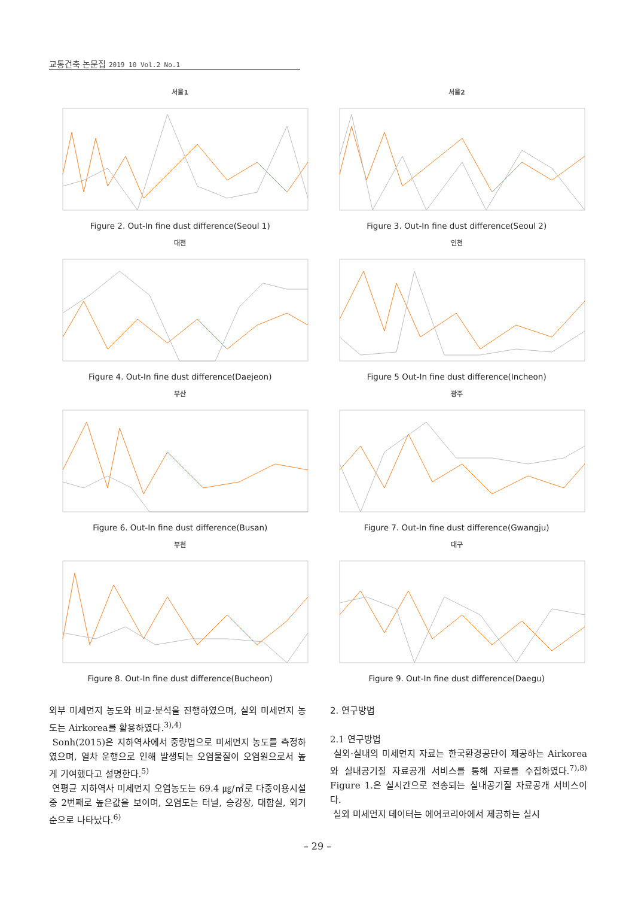교통건축 논문집 2019 10 Vol.2 No.1
서울1
Figure 2. Out-In fine dust difference(Seoul 1)
서울2
Figure 3. Out-In fine dust difference(Seoul 2)
대전
Figure 4. Out-In fine dust difference(Daejeon)
인천
Figure 5 Out-In fine dust difference(Incheon)
부산
Figure 6. Out-In fine dust difference(Busan)
광주
Figure 7. Out-In fine dust difference(Gwangju)
부천
Figure 8. Out-In fine dust difference(Bucheon)
대구
Figure 9. Out-In fine dust difference(Daegu)
외부 미세먼지 농도와 비교·분석을 진행하였으며, 실외 미세먼지 농도는 Airkorea를 활용하였다.<sup>3),4)</sup>
Sonh(2015)은 지하역사에서 중량법으로 미세먼지 농도를 측정하였으며, 열차 운행으로 인해 발생되는 오염물질이 오염원으로서 높게 기여했다고 설명한다.<sup>5)</sup>
연평균 지하역사 미세먼지 오염농도는 69.4 ㎍/㎥로 다중이용시설 중 2번째로 높은값을 보이며, 오염도는 터널, 승강장, 대합실, 외기 순으로 나타났다.<sup>6)</sup>
2. 연구방법
2.1 연구방법
실외·실내의 미세먼지 자료는 한국환경공단이 제공하는 Airkorea와 실내공기질 자료공개 서비스를 통해 자료를 수집하였다.<sup>7),8)</sup> Figure 1.은 실시간으로 전송되는 실내공기질 자료공개 서비스이다.
실외 미세먼지 데이터는 에어코리아에서 제공하는 실시
– 29 –